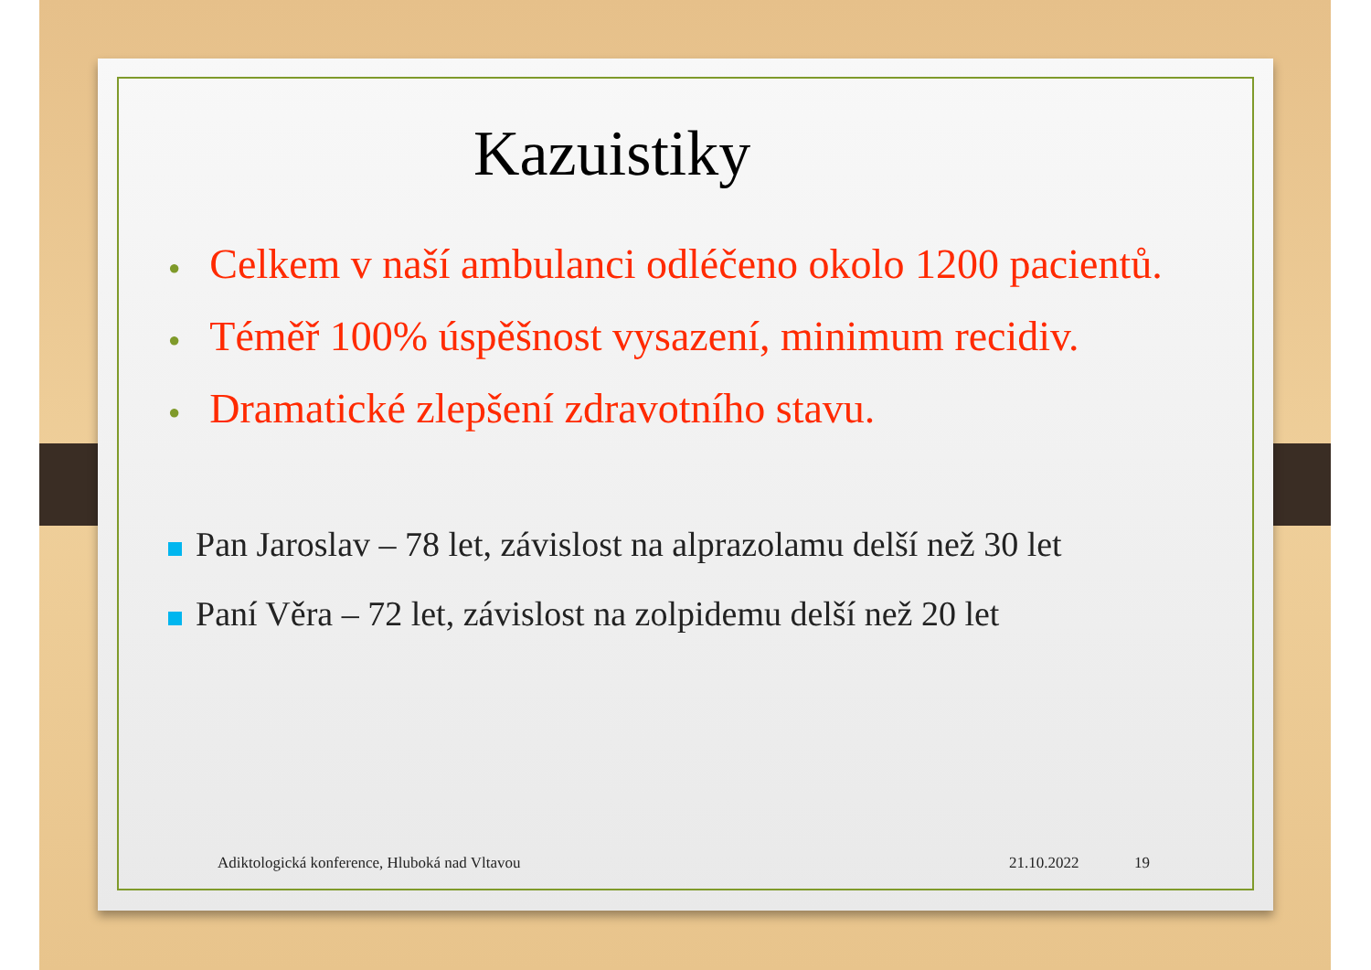Kazuistiky
● Celkem v naší ambulanci odléčeno okolo 1200 pacientů.
● Téměř 100% úspěšnost vysazení, minimum recidiv.
● Dramatické zlepšení zdravotního stavu.
Pan Jaroslav – 78 let, závislost na alprazolamu delší než 30 let
Paní Věra – 72 let, závislost na zolpidemu delší než 20 let
Adiktologická konference, Hluboká nad Vltavou
21.10.2022 19